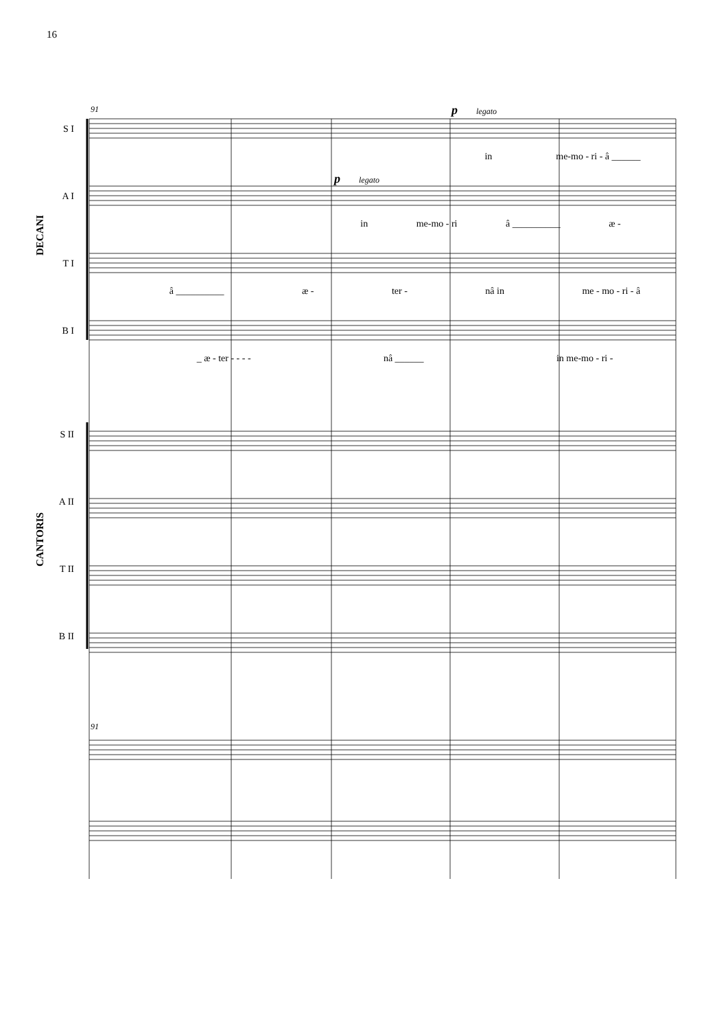16
DECANI
CANTORIS
91
91
p legato
p legato
S I
in me-mo - ri - â ______
A I
in me-mo - ri â __________ æ -
T I
â __________ æ - ter - nâ in me - mo - ri - â
B I
_ æ - ter - - - - nâ ______ in me-mo - ri -
S II
A II
T II
B II